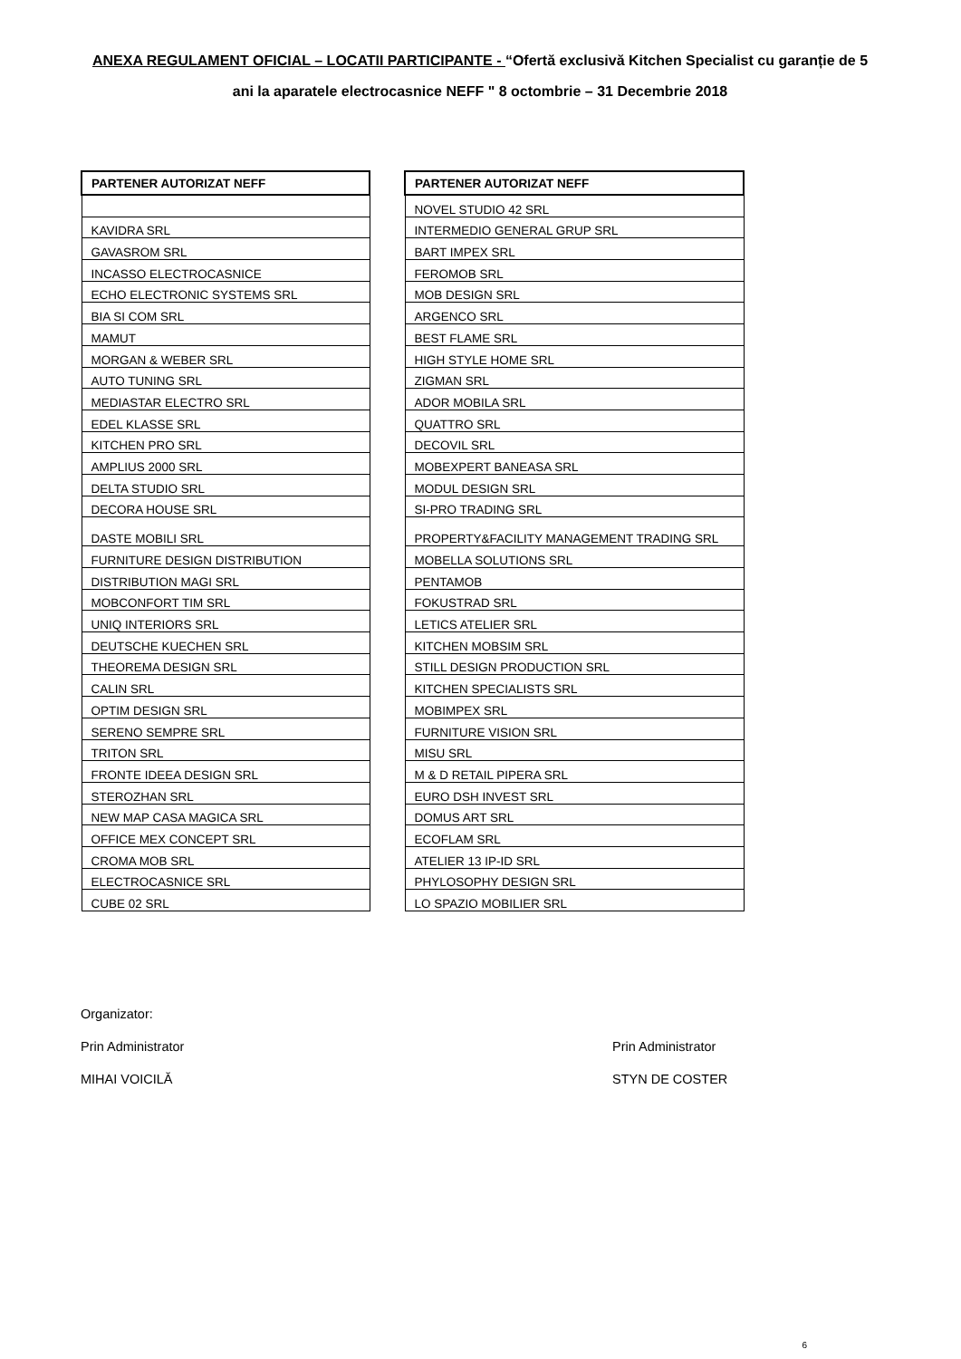ANEXA REGULAMENT OFICIAL – LOCATII PARTICIPANTE - “Ofertă exclusivă Kitchen Specialist cu garanție de 5 ani la aparatele electrocasnice NEFF " 8 octombrie – 31 Decembrie 2018
| PARTENER AUTORIZAT NEFF |
| --- |
| KAVIDRA SRL |
| GAVASROM SRL |
| INCASSO ELECTROCASNICE |
| ECHO ELECTRONIC SYSTEMS SRL |
| BIA SI COM SRL |
| MAMUT |
| MORGAN & WEBER SRL |
| AUTO TUNING SRL |
| MEDIASTAR ELECTRO SRL |
| EDEL KLASSE SRL |
| KITCHEN PRO SRL |
| AMPLIUS 2000 SRL |
| DELTA STUDIO SRL |
| DECORA HOUSE SRL |
| DASTE MOBILI SRL |
| FURNITURE DESIGN DISTRIBUTION |
| DISTRIBUTION MAGI SRL |
| MOBCONFORT TIM SRL |
| UNIQ INTERIORS SRL |
| DEUTSCHE KUECHEN SRL |
| THEOREMA DESIGN SRL |
| CALIN SRL |
| OPTIM DESIGN SRL |
| SERENO SEMPRE SRL |
| TRITON SRL |
| FRONTE IDEEA DESIGN SRL |
| STEROZHAN SRL |
| NEW MAP CASA MAGICA SRL |
| OFFICE MEX CONCEPT SRL |
| CROMA MOB SRL |
| ELECTROCASNICE SRL |
| CUBE 02 SRL |
| PARTENER AUTORIZAT NEFF |
| --- |
| NOVEL STUDIO 42 SRL |
| INTERMEDIO GENERAL GRUP SRL |
| BART IMPEX SRL |
| FEROMOB SRL |
| MOB DESIGN SRL |
| ARGENCO SRL |
| BEST FLAME SRL |
| HIGH STYLE HOME SRL |
| ZIGMAN SRL |
| ADOR MOBILA SRL |
| QUATTRO SRL |
| DECOVIL SRL |
| MOBEXPERT BANEASA SRL |
| MODUL DESIGN SRL |
| SI-PRO TRADING SRL |
| PROPERTY&FACILITY MANAGEMENT TRADING SRL |
| MOBELLA SOLUTIONS SRL |
| PENTAMOB |
| FOKUSTRAD SRL |
| LETICS ATELIER SRL |
| KITCHEN MOBSIM SRL |
| STILL DESIGN PRODUCTION SRL |
| KITCHEN SPECIALISTS SRL |
| MOBIMPEX SRL |
| FURNITURE VISION SRL |
| MISU SRL |
| M & D RETAIL PIPERA SRL |
| EURO DSH INVEST SRL |
| DOMUS ART SRL |
| ECOFLAM SRL |
| ATELIER 13 IP-ID SRL |
| PHYLOSOPHY DESIGN SRL |
| LO SPAZIO MOBILIER SRL |
Organizator:
Prin Administrator Prin Administrator
MIHAI VOICILĂ STYN DE COSTER
6